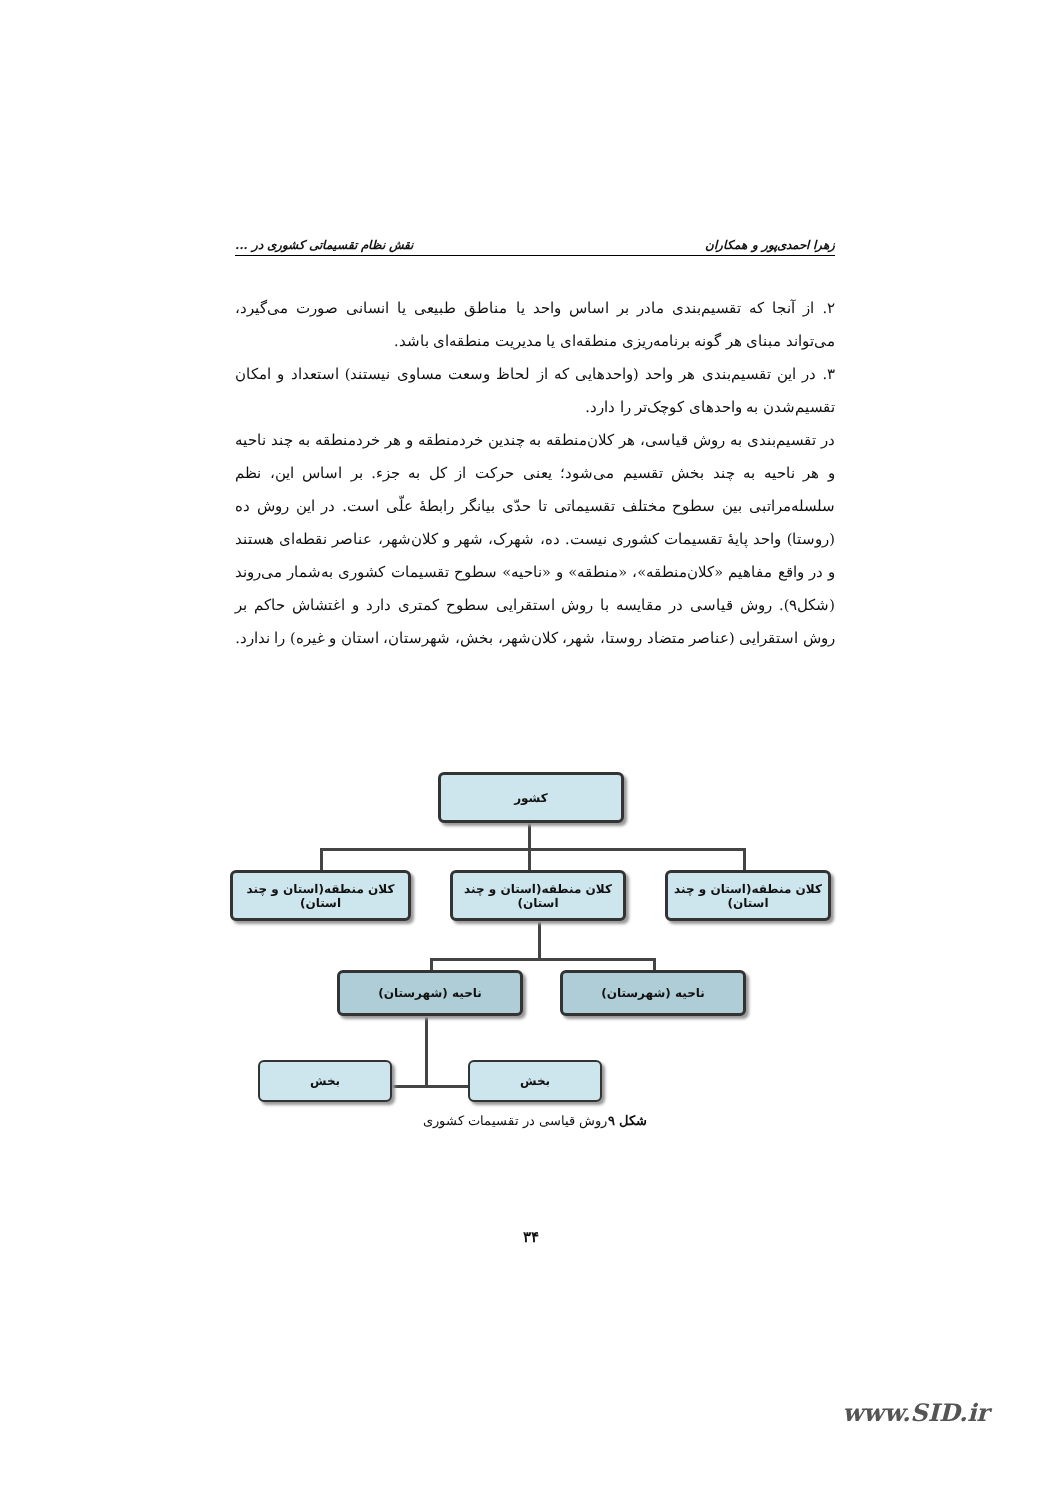زهرا احمدی‌پور و همکاران نقش نظام تقسیماتی کشوری در ...
۲. از آنجا که تقسیم‌بندی مادر بر اساس واحد یا مناطق طبیعی یا انسانی صورت می‌گیرد، می‌تواند مبنای هر گونه برنامه‌ریزی منطقه‌ای یا مدیریت منطقه‌ای باشد.
۳. در این تقسیم‌بندی هر واحد (واحدهایی که از لحاظ وسعت مساوی نیستند) استعداد و امکان تقسیم‌شدن به واحدهای کوچک‌تر را دارد.
در تقسیم‌بندی به روش قیاسی، هر کلان‌منطقه به چندین خردمنطقه و هر خردمنطقه به چند ناحیه و هر ناحیه به چند بخش تقسیم می‌شود؛ یعنی حرکت از کل به جزء. بر اساس این، نظم سلسله‌مراتبی بین سطوح مختلف تقسیماتی تا حدّی بیانگر رابطهٔ علّی است. در این روش ده (روستا) واحد پایهٔ تقسیمات کشوری نیست. ده، شهرک، شهر و کلان‌شهر، عناصر نقطه‌ای هستند و در واقع مفاهیم «کلان‌منطقه»، «منطقه» و «ناحیه» سطوح تقسیمات کشوری به‌شمار می‌روند (شکل۹). روش قیاسی در مقایسه با روش استقرایی سطوح کمتری دارد و اغتشاش حاکم بر روش استقرایی (عناصر متضاد روستا، شهر، کلان‌شهر، بخش، شهرستان، استان و غیره) را ندارد.
کشور
کلان منطقه(استان و چند استان)
کلان منطقه(استان و چند استان)
کلان منطقه(استان و چند استان)
ناحیه (شهرستان)
ناحیه (شهرستان)
بخش
بخش
شکل ۹روش قیاسی در تقسیمات کشوری
۳۴
www.SID.ir